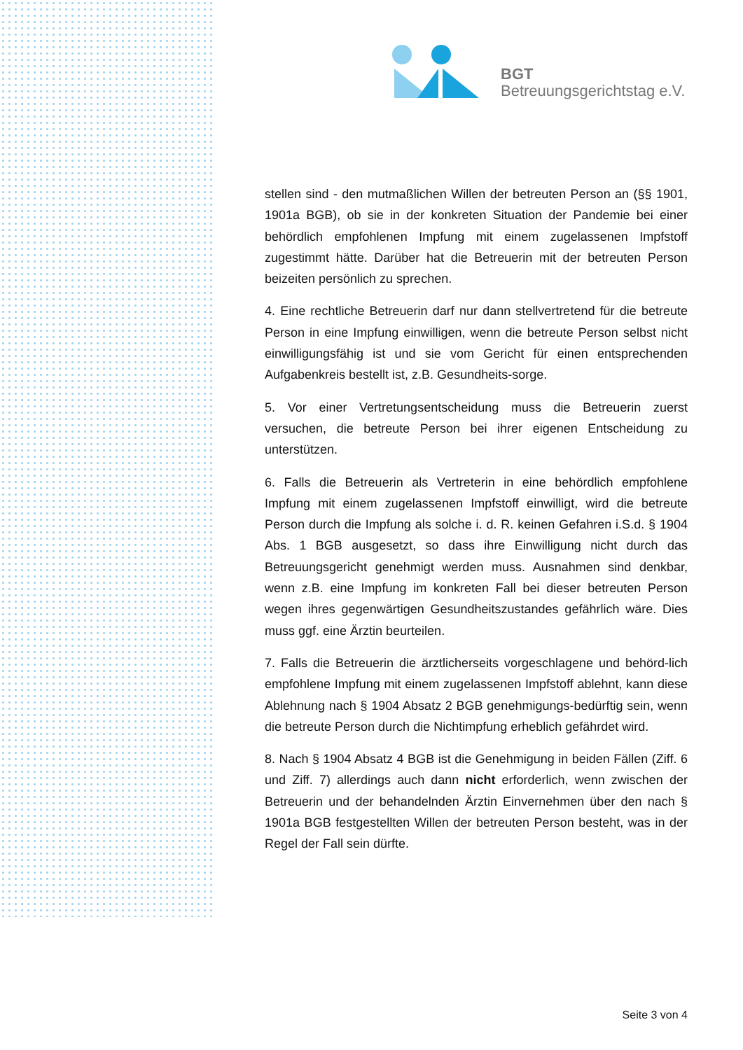BGT
Betreuungsgerichtstag e.V.
stellen sind - den mutmaßlichen Willen der betreuten Person an (§§ 1901, 1901a BGB), ob sie in der konkreten Situation der Pandemie bei einer behördlich empfohlenen Impfung mit einem zugelassenen Impfstoff zugestimmt hätte. Darüber hat die Betreuerin mit der betreuten Person beizeiten persönlich zu sprechen.
4. Eine rechtliche Betreuerin darf nur dann stellvertretend für die betreute Person in eine Impfung einwilligen, wenn die betreute Person selbst nicht einwilligungsfähig ist und sie vom Gericht für einen entsprechenden Aufgabenkreis bestellt ist, z.B. Gesundheits-sorge.
5. Vor einer Vertretungsentscheidung muss die Betreuerin zuerst versuchen, die betreute Person bei ihrer eigenen Entscheidung zu unterstützen.
6. Falls die Betreuerin als Vertreterin in eine behördlich empfohlene Impfung mit einem zugelassenen Impfstoff einwilligt, wird die betreute Person durch die Impfung als solche i. d. R. keinen Gefahren i.S.d. § 1904 Abs. 1 BGB ausgesetzt, so dass ihre Einwilligung nicht durch das Betreuungsgericht genehmigt werden muss. Ausnahmen sind denkbar, wenn z.B. eine Impfung im konkreten Fall bei dieser betreuten Person wegen ihres gegenwärtigen Gesundheitszustandes gefährlich wäre. Dies muss ggf. eine Ärztin beurteilen.
7. Falls die Betreuerin die ärztlicherseits vorgeschlagene und behörd-lich empfohlene Impfung mit einem zugelassenen Impfstoff ablehnt, kann diese Ablehnung nach § 1904 Absatz 2 BGB genehmigungs-bedürftig sein, wenn die betreute Person durch die Nichtimpfung erheblich gefährdet wird.
8. Nach § 1904 Absatz 4 BGB ist die Genehmigung in beiden Fällen (Ziff. 6 und Ziff. 7) allerdings auch dann nicht erforderlich, wenn zwischen der Betreuerin und der behandelnden Ärztin Einvernehmen über den nach § 1901a BGB festgestellten Willen der betreuten Person besteht, was in der Regel der Fall sein dürfte.
Seite 3 von 4